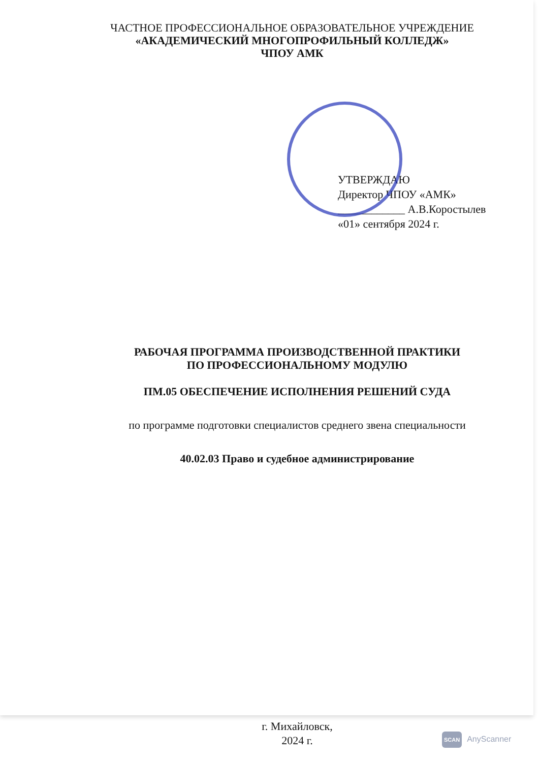ЧАСТНОЕ ПРОФЕССИОНАЛЬНОЕ ОБРАЗОВАТЕЛЬНОЕ УЧРЕЖДЕНИЕ
«АКАДЕМИЧЕСКИЙ МНОГОПРОФИЛЬНЫЙ КОЛЛЕДЖ»
ЧПОУ АМК
УТВЕРЖДАЮ
Директор ЧПОУ «АМК»
____________ А.В.Коростылев
«01» сентября 2024 г.
РАБОЧАЯ ПРОГРАММА ПРОИЗВОДСТВЕННОЙ ПРАКТИКИ
ПО ПРОФЕССИОНАЛЬНОМУ МОДУЛЮ
ПМ.05 ОБЕСПЕЧЕНИЕ ИСПОЛНЕНИЯ РЕШЕНИЙ СУДА
по программе подготовки специалистов среднего звена специальности
40.02.03 Право и судебное администрирование
г. Михайловск,
2024 г.
SCAN AnyScanner